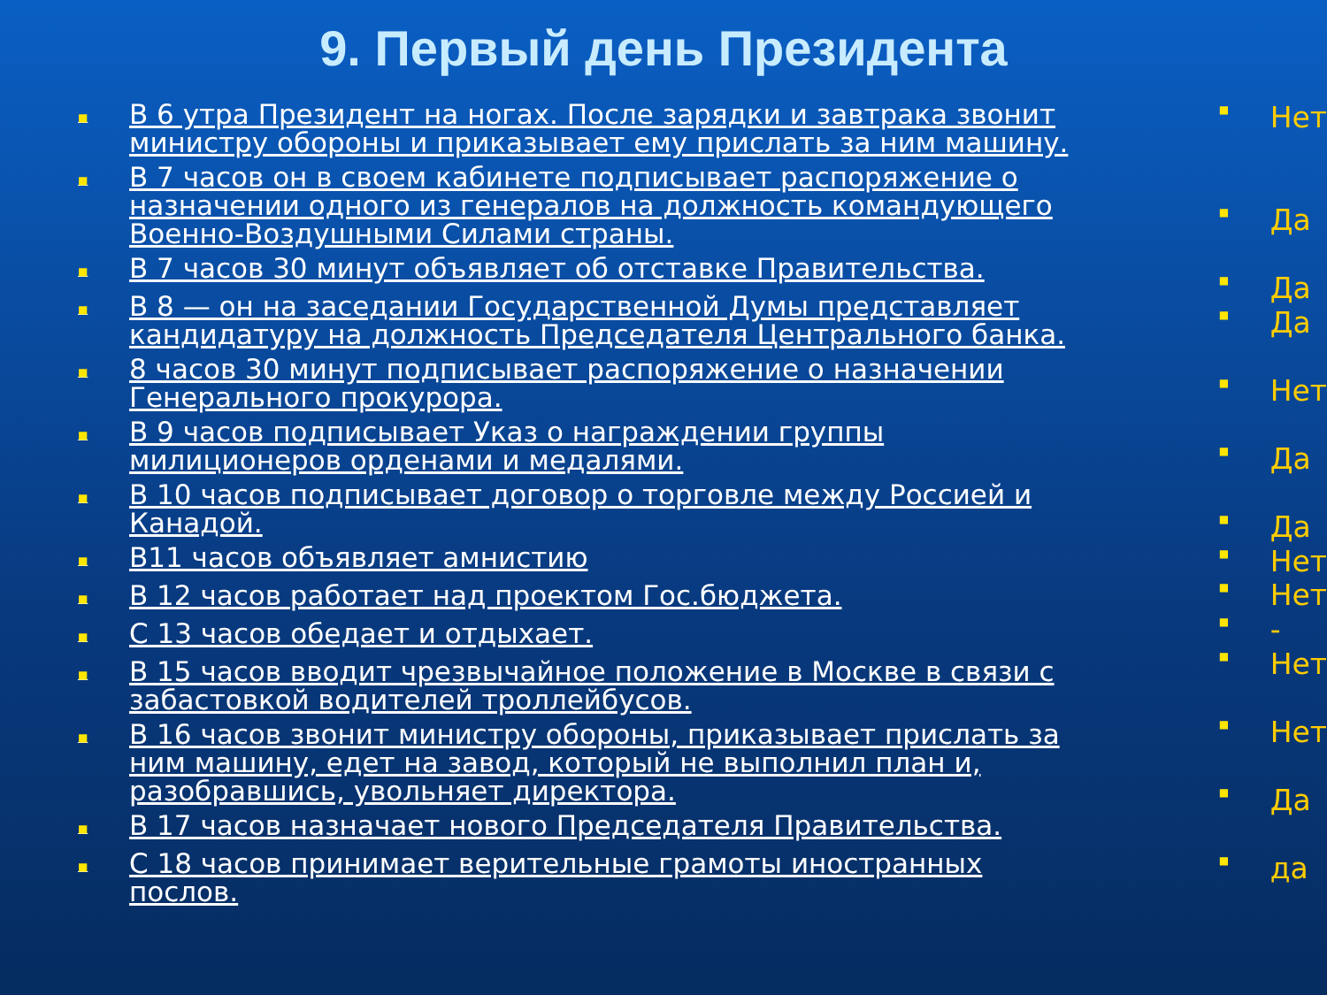9. Первый день Президента
■ В 6 утра Президент на ногах. После зарядки и завтрака звонит министру обороны и приказывает ему прислать за ним машину.
■ В 7 часов он в своем кабинете подписывает распоряжение о назначении одного из генералов на должность командующего Военно-Воздушными Силами страны.
■ В 7 часов 30 минут объявляет об отставке Правительства.
■ В 8 — он на заседании Государственной Думы представляет кандидатуру на должность Председателя Центрального банка.
■ 8 часов 30 минут подписывает распоряжение о назначении Генерального прокурора.
■ В 9 часов подписывает Указ о награждении группы милиционеров орденами и медалями.
■ В 10 часов подписывает договор о торговле между Россией и Канадой.
■ В11 часов объявляет амнистию
■ В 12 часов работает над проектом Гос.бюджета.
■ С 13 часов обедает и отдыхает.
■ В 15 часов вводит чрезвычайное положение в Москве в связи с забастовкой водителей троллейбусов.
■ В 16 часов звонит министру обороны, приказывает прислать за ним машину, едет на завод, который не выполнил план и, разобравшись, увольняет директора.
■ В 17 часов назначает нового Председателя Правительства.
■ С 18 часов принимает верительные грамоты иностранных послов.
■ Нет
■ Да
■ Да
■ Да
■ Нет
■ Да
■ Да
■ Нет
■ Нет
■ -
■ Нет
■ Нет
■ Да
■ да